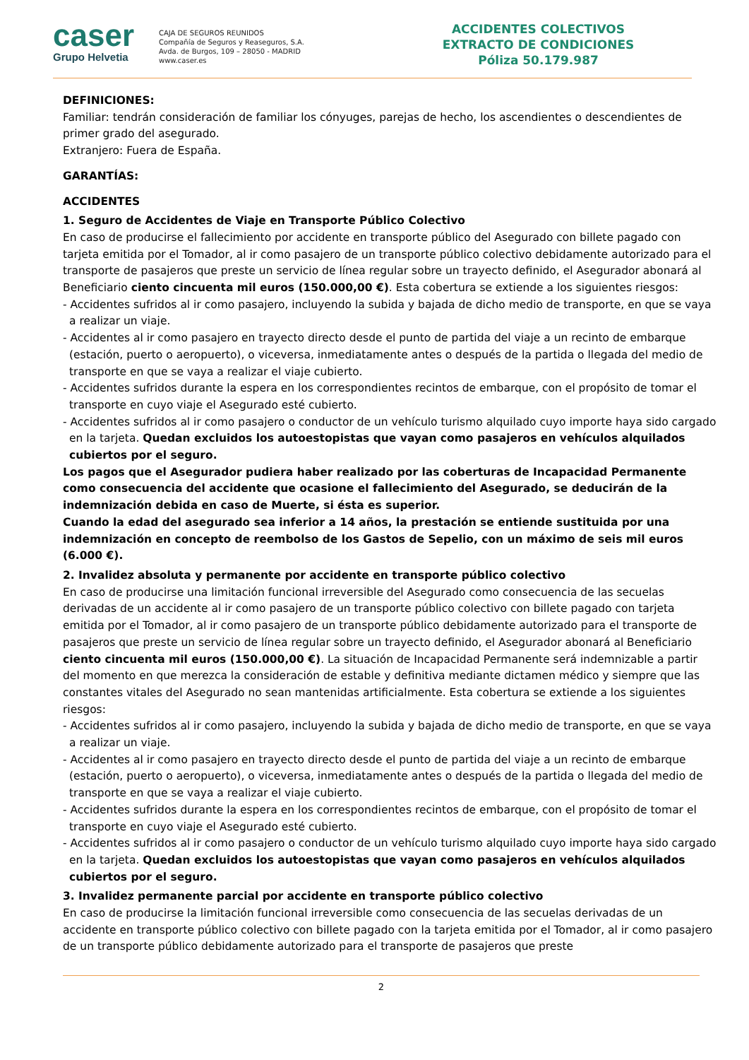caser
Grupo Helvetia
CAJA DE SEGUROS REUNIDOS
Compañía de Seguros y Reaseguros, S.A.
Avda. de Burgos, 109 – 28050 - MADRID
www.caser.es
ACCIDENTES COLECTIVOS
EXTRACTO DE CONDICIONES
Póliza 50.179.987
DEFINICIONES:
Familiar: tendrán consideración de familiar los cónyuges, parejas de hecho, los ascendientes o descendientes de primer grado del asegurado.
Extranjero: Fuera de España.
GARANTÍAS:
ACCIDENTES
1. Seguro de Accidentes de Viaje en Transporte Público Colectivo
En caso de producirse el fallecimiento por accidente en transporte público del Asegurado con billete pagado con tarjeta emitida por el Tomador, al ir como pasajero de un transporte público colectivo debidamente autorizado para el transporte de pasajeros que preste un servicio de línea regular sobre un trayecto definido, el Asegurador abonará al Beneficiario ciento cincuenta mil euros (150.000,00 €). Esta cobertura se extiende a los siguientes riesgos:
- Accidentes sufridos al ir como pasajero, incluyendo la subida y bajada de dicho medio de transporte, en que se vaya a realizar un viaje.
- Accidentes al ir como pasajero en trayecto directo desde el punto de partida del viaje a un recinto de embarque (estación, puerto o aeropuerto), o viceversa, inmediatamente antes o después de la partida o llegada del medio de transporte en que se vaya a realizar el viaje cubierto.
- Accidentes sufridos durante la espera en los correspondientes recintos de embarque, con el propósito de tomar el transporte en cuyo viaje el Asegurado esté cubierto.
- Accidentes sufridos al ir como pasajero o conductor de un vehículo turismo alquilado cuyo importe haya sido cargado en la tarjeta. Quedan excluidos los autoestopistas que vayan como pasajeros en vehículos alquilados cubiertos por el seguro.
Los pagos que el Asegurador pudiera haber realizado por las coberturas de Incapacidad Permanente como consecuencia del accidente que ocasione el fallecimiento del Asegurado, se deducirán de la indemnización debida en caso de Muerte, si ésta es superior.
Cuando la edad del asegurado sea inferior a 14 años, la prestación se entiende sustituida por una indemnización en concepto de reembolso de los Gastos de Sepelio, con un máximo de seis mil euros (6.000 €).
2. Invalidez absoluta y permanente por accidente en transporte público colectivo
En caso de producirse una limitación funcional irreversible del Asegurado como consecuencia de las secuelas derivadas de un accidente al ir como pasajero de un transporte público colectivo con billete pagado con tarjeta emitida por el Tomador, al ir como pasajero de un transporte público debidamente autorizado para el transporte de pasajeros que preste un servicio de línea regular sobre un trayecto definido, el Asegurador abonará al Beneficiario ciento cincuenta mil euros (150.000,00 €). La situación de Incapacidad Permanente será indemnizable a partir del momento en que merezca la consideración de estable y definitiva mediante dictamen médico y siempre que las constantes vitales del Asegurado no sean mantenidas artificialmente. Esta cobertura se extiende a los siguientes riesgos:
- Accidentes sufridos al ir como pasajero, incluyendo la subida y bajada de dicho medio de transporte, en que se vaya a realizar un viaje.
- Accidentes al ir como pasajero en trayecto directo desde el punto de partida del viaje a un recinto de embarque (estación, puerto o aeropuerto), o viceversa, inmediatamente antes o después de la partida o llegada del medio de transporte en que se vaya a realizar el viaje cubierto.
- Accidentes sufridos durante la espera en los correspondientes recintos de embarque, con el propósito de tomar el transporte en cuyo viaje el Asegurado esté cubierto.
- Accidentes sufridos al ir como pasajero o conductor de un vehículo turismo alquilado cuyo importe haya sido cargado en la tarjeta. Quedan excluidos los autoestopistas que vayan como pasajeros en vehículos alquilados cubiertos por el seguro.
3. Invalidez permanente parcial por accidente en transporte público colectivo
En caso de producirse la limitación funcional irreversible como consecuencia de las secuelas derivadas de un accidente en transporte público colectivo con billete pagado con la tarjeta emitida por el Tomador, al ir como pasajero de un transporte público debidamente autorizado para el transporte de pasajeros que preste
2